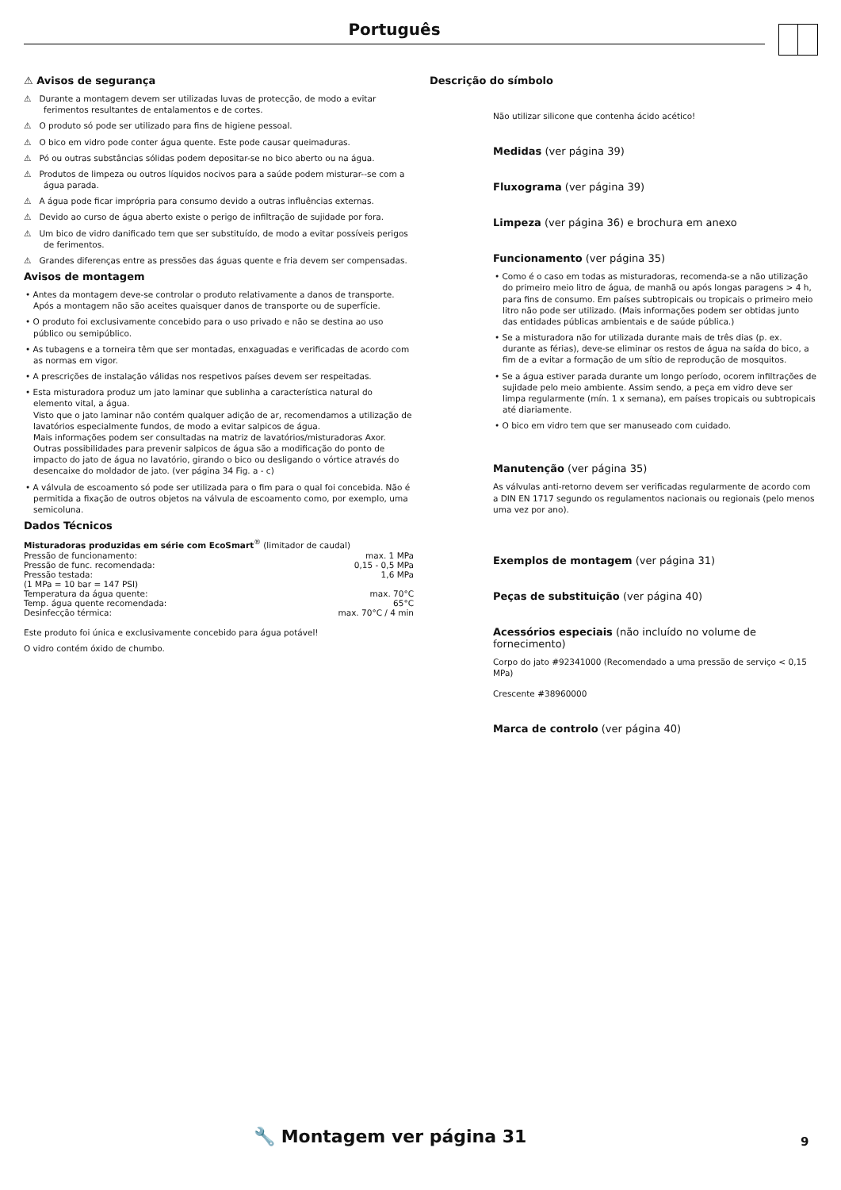Português
⚠ Avisos de segurança
⚠ Durante a montagem devem ser utilizadas luvas de protecção, de modo a evitar ferimentos resultantes de entalamentos e de cortes.
⚠ O produto só pode ser utilizado para fins de higiene pessoal.
⚠ O bico em vidro pode conter água quente. Este pode causar queimaduras.
⚠ Pó ou outras substâncias sólidas podem depositar-se no bico aberto ou na água.
⚠ Produtos de limpeza ou outros líquidos nocivos para a saúde podem misturar--se com a água parada.
⚠ A água pode ficar imprópria para consumo devido a outras influências externas.
⚠ Devido ao curso de água aberto existe o perigo de infiltração de sujidade por fora.
⚠ Um bico de vidro danificado tem que ser substituído, de modo a evitar possíveis perigos de ferimentos.
⚠ Grandes diferenças entre as pressões das águas quente e fria devem ser compensadas.
Avisos de montagem
• Antes da montagem deve-se controlar o produto relativamente a danos de transporte. Após a montagem não são aceites quaisquer danos de transporte ou de superfície.
• O produto foi exclusivamente concebido para o uso privado e não se destina ao uso público ou semipúblico.
• As tubagens e a torneira têm que ser montadas, enxaguadas e verificadas de acordo com as normas em vigor.
• A prescrições de instalação válidas nos respetivos países devem ser respeitadas.
• Esta misturadora produz um jato laminar que sublinha a característica natural do elemento vital, a água.
Visto que o jato laminar não contém qualquer adição de ar, recomendamos a utilização de lavatórios especialmente fundos, de modo a evitar salpicos de água.
Mais informações podem ser consultadas na matriz de lavatórios/misturadoras Axor.
Outras possibilidades para prevenir salpicos de água são a modificação do ponto de impacto do jato de água no lavatório, girando o bico ou desligando o vórtice através do desencaixe do moldador de jato. (ver página 34 Fig. a - c)
• A válvula de escoamento só pode ser utilizada para o fim para o qual foi concebida. Não é permitida a fixação de outros objetos na válvula de escoamento como, por exemplo, uma semicoluna.
Dados Técnicos
Misturadoras produzidas em série com EcoSmart<sup>®</sup> (limitador de caudal)
| Pressão de funcionamento: | max. 1 MPa |
| Pressão de func. recomendada: | 0,15 - 0,5 MPa |
| Pressão testada: | 1,6 MPa |
| (1 MPa = 10 bar = 147 PSI) | |
| Temperatura da água quente: | max. 70°C |
| Temp. água quente recomendada: | 65°C |
| Desinfecção térmica: | max. 70°C / 4 min |
Este produto foi única e exclusivamente concebido para água potável!
O vidro contém óxido de chumbo.
Descrição do símbolo
Não utilizar silicone que contenha ácido acético!
Medidas (ver página 39)
Fluxograma (ver página 39)
Limpeza (ver página 36) e brochura em anexo
Funcionamento (ver página 35)
• Como é o caso em todas as misturadoras, recomenda-se a não utilização do primeiro meio litro de água, de manhã ou após longas paragens > 4 h, para fins de consumo. Em países subtropicais ou tropicais o primeiro meio litro não pode ser utilizado. (Mais informações podem ser obtidas junto das entidades públicas ambientais e de saúde pública.)
• Se a misturadora não for utilizada durante mais de três dias (p. ex. durante as férias), deve-se eliminar os restos de água na saída do bico, a fim de a evitar a formação de um sítio de reprodução de mosquitos.
• Se a água estiver parada durante um longo período, ocorem infiltrações de sujidade pelo meio ambiente. Assim sendo, a peça em vidro deve ser limpa regularmente (mín. 1 x semana), em países tropicais ou subtropicais até diariamente.
• O bico em vidro tem que ser manuseado com cuidado.
Manutenção (ver página 35)
As válvulas anti-retorno devem ser verificadas regularmente de acordo com a DIN EN 1717 segundo os regulamentos nacionais ou regionais (pelo menos uma vez por ano).
Exemplos de montagem (ver página 31)
Peças de substituição (ver página 40)
Acessórios especiais (não incluído no volume de fornecimento)
Corpo do jato #92341000 (Recomendado a uma pressão de serviço < 0,15 MPa)
Crescente #38960000
Marca de controlo (ver página 40)
🔧 Montagem ver página 31 9